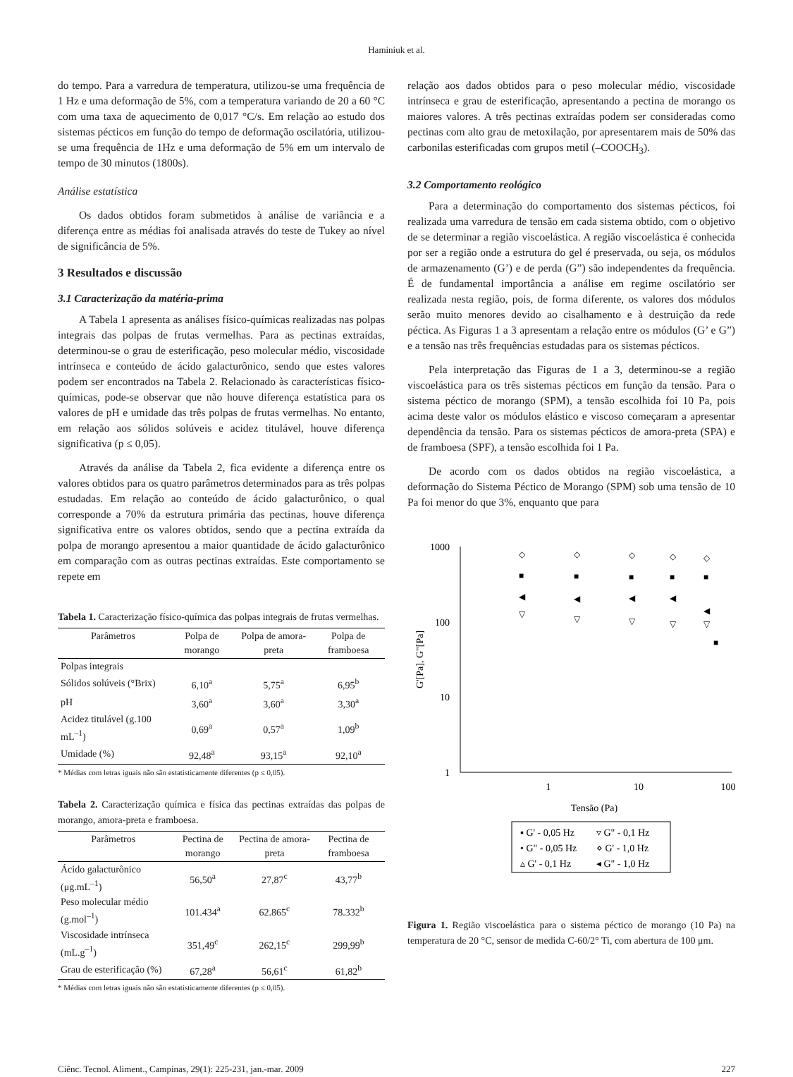Haminiuk et al.
do tempo. Para a varredura de temperatura, utilizou-se uma frequência de 1 Hz e uma deformação de 5%, com a temperatura variando de 20 a 60 °C com uma taxa de aquecimento de 0,017 °C/s. Em relação ao estudo dos sistemas pécticos em função do tempo de deformação oscilatória, utilizou-se uma frequência de 1Hz e uma deformação de 5% em um intervalo de tempo de 30 minutos (1800s).
Análise estatística
Os dados obtidos foram submetidos à análise de variância e a diferença entre as médias foi analisada através do teste de Tukey ao nível de significância de 5%.
3 Resultados e discussão
3.1 Caracterização da matéria-prima
A Tabela 1 apresenta as análises físico-químicas realizadas nas polpas integrais das polpas de frutas vermelhas. Para as pectinas extraídas, determinou-se o grau de esterificação, peso molecular médio, viscosidade intrínseca e conteúdo de ácido galacturônico, sendo que estes valores podem ser encontrados na Tabela 2. Relacionado às características físico-químicas, pode-se observar que não houve diferença estatística para os valores de pH e umidade das três polpas de frutas vermelhas. No entanto, em relação aos sólidos solúveis e acidez titulável, houve diferença significativa (p ≤ 0,05).
Através da análise da Tabela 2, fica evidente a diferença entre os valores obtidos para os quatro parâmetros determinados para as três polpas estudadas. Em relação ao conteúdo de ácido galacturônico, o qual corresponde a 70% da estrutura primária das pectinas, houve diferença significativa entre os valores obtidos, sendo que a pectina extraída da polpa de morango apresentou a maior quantidade de ácido galacturônico em comparação com as outras pectinas extraídas. Este comportamento se repete em
Tabela 1. Caracterização físico-química das polpas integrais de frutas vermelhas.
| Parâmetros | Polpa de morango | Polpa de amora-preta | Polpa de framboesa |
| --- | --- | --- | --- |
| Polpas integrais | | | |
| Sólidos solúveis (°Brix) | 6,10<sup>a</sup> | 5,75<sup>a</sup> | 6,95<sup>b</sup> |
| pH | 3,60<sup>a</sup> | 3,60<sup>a</sup> | 3,30<sup>a</sup> |
| Acidez titulável (g.100 mL<sup>–1</sup>) | 0,69<sup>a</sup> | 0,57<sup>a</sup> | 1,09<sup>b</sup> |
| Umidade (%) | 92,48<sup>a</sup> | 93,15<sup>a</sup> | 92,10<sup>a</sup> |
* Médias com letras iguais não são estatisticamente diferentes (p ≤ 0,05).
Tabela 2. Caracterização química e física das pectinas extraídas das polpas de morango, amora-preta e framboesa.
| Parâmetros | Pectina de morango | Pectina de amora-preta | Pectina de framboesa |
| --- | --- | --- | --- |
| Ácido galacturônico (μg.mL<sup>–1</sup>) | 56,50<sup>a</sup> | 27,87<sup>c</sup> | 43,77<sup>b</sup> |
| Peso molecular médio (g.mol<sup>–1</sup>) | 101.434<sup>a</sup> | 62.865<sup>c</sup> | 78.332<sup>b</sup> |
| Viscosidade intrínseca (mL.g<sup>–1</sup>) | 351,49<sup>c</sup> | 262,15<sup>c</sup> | 299,99<sup>b</sup> |
| Grau de esterificação (%) | 67,28<sup>a</sup> | 56,61<sup>c</sup> | 61,82<sup>b</sup> |
* Médias com letras iguais não são estatisticamente diferentes (p ≤ 0,05).
relação aos dados obtidos para o peso molecular médio, viscosidade intrínseca e grau de esterificação, apresentando a pectina de morango os maiores valores. A três pectinas extraídas podem ser consideradas como pectinas com alto grau de metoxilação, por apresentarem mais de 50% das carbonilas esterificadas com grupos metil (–COOCH<sub>3</sub>).
3.2 Comportamento reológico
Para a determinação do comportamento dos sistemas pécticos, foi realizada uma varredura de tensão em cada sistema obtido, com o objetivo de se determinar a região viscoelástica. A região viscoelástica é conhecida por ser a região onde a estrutura do gel é preservada, ou seja, os módulos de armazenamento (G’) e de perda (G”) são independentes da frequência. É de fundamental importância a análise em regime oscilatório ser realizada nesta região, pois, de forma diferente, os valores dos módulos serão muito menores devido ao cisalhamento e à destruição da rede péctica. As Figuras 1 a 3 apresentam a relação entre os módulos (G’ e G”) e a tensão nas três frequências estudadas para os sistemas pécticos.
Pela interpretação das Figuras de 1 a 3, determinou-se a região viscoelástica para os três sistemas pécticos em função da tensão. Para o sistema péctico de morango (SPM), a tensão escolhida foi 10 Pa, pois acima deste valor os módulos elástico e viscoso começaram a apresentar dependência da tensão. Para os sistemas pécticos de amora-preta (SPA) e de framboesa (SPF), a tensão escolhida foi 1 Pa.
De acordo com os dados obtidos na região viscoelástica, a deformação do Sistema Péctico de Morango (SPM) sob uma tensão de 10 Pa foi menor do que 3%, enquanto que para
1000
100
10
1
1
10
100
Tensão (Pa)
G'[Pa], G"[Pa]
◇
◇
◇
◇
◇
■
■
■
■
■
◀
◀
◀
◀
◀
▽
▽
▽
▽
▽
■
▪ G' - 0,05 Hz
▿ G" - 0,1 Hz
• G" - 0,05 Hz
⋄ G' - 1,0 Hz
▵ G' - 0,1 Hz
◂ G" - 1,0 Hz
Figura 1. Região viscoelástica para o sistema péctico de morango (10 Pa) na temperatura de 20 °C, sensor de medida C-60/2° Ti, com abertura de 100 μm.
Ciênc. Tecnol. Aliment., Campinas, 29(1): 225-231, jan.-mar. 2009 227